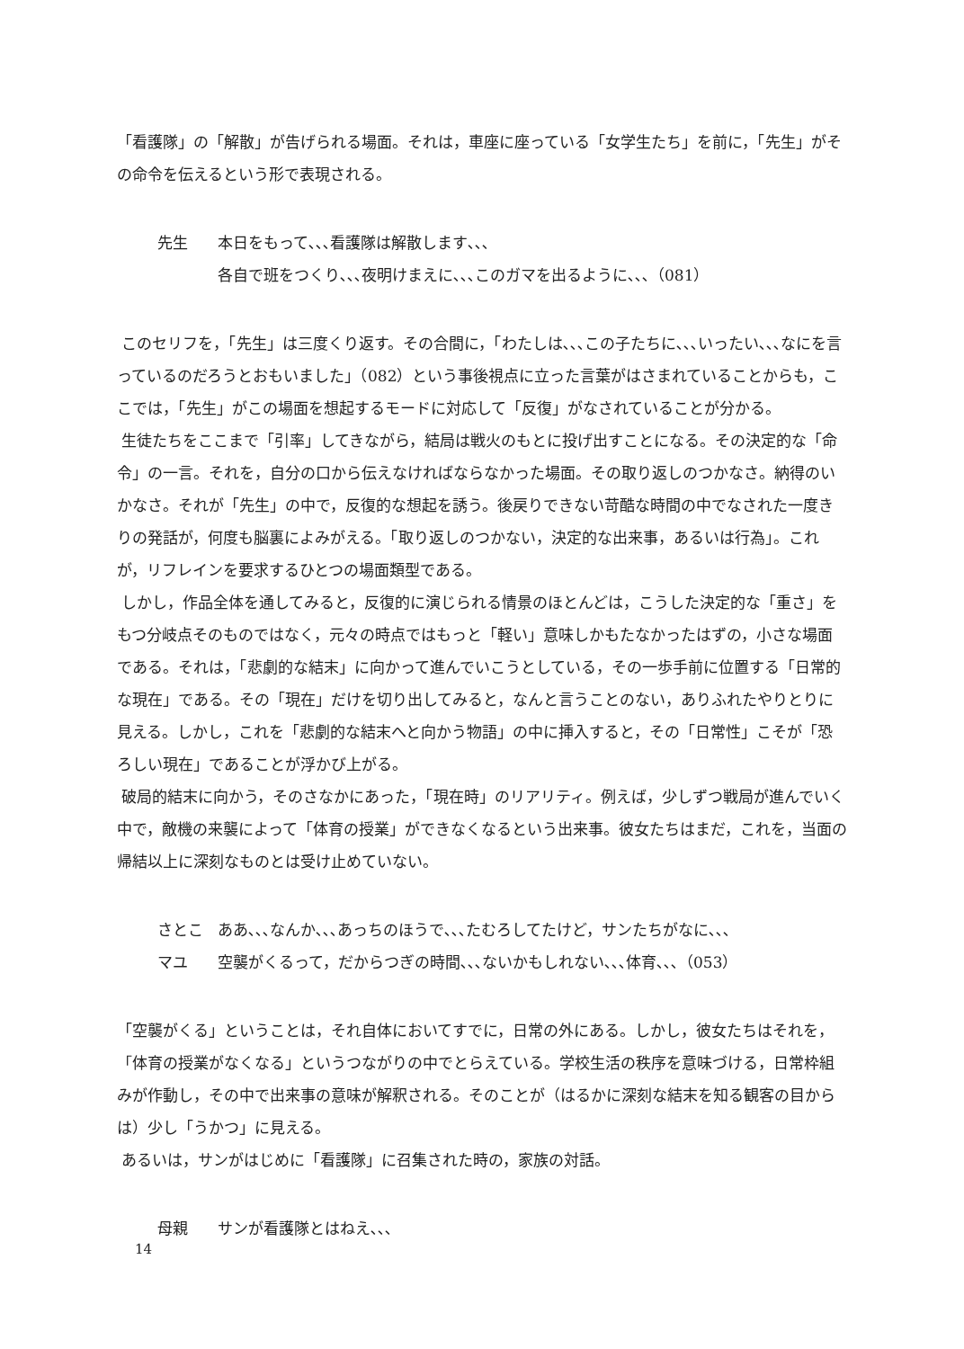「看護隊」の「解散」が告げられる場面。それは，車座に座っている「女学生たち」を前に，「先生」がその命令を伝えるという形で表現される。
先生 本日をもって､､､看護隊は解散します､､､
各自で班をつくり､､､夜明けまえに､､､このガマを出るように､､､（081）
このセリフを，「先生」は三度くり返す。その合間に，「わたしは､､､この子たちに､､､いったい､､､なにを言っているのだろうとおもいました」（082）という事後視点に立った言葉がはさまれていることからも，ここでは，「先生」がこの場面を想起するモードに対応して「反復」がなされていることが分かる。
生徒たちをここまで「引率」してきながら，結局は戦火のもとに投げ出すことになる。その決定的な「命令」の一言。それを，自分の口から伝えなければならなかった場面。その取り返しのつかなさ。納得のいかなさ。それが「先生」の中で，反復的な想起を誘う。後戻りできない苛酷な時間の中でなされた一度きりの発話が，何度も脳裏によみがえる。「取り返しのつかない，決定的な出来事，あるいは行為」。これが，リフレインを要求するひとつの場面類型である。
しかし，作品全体を通してみると，反復的に演じられる情景のほとんどは，こうした決定的な「重さ」をもつ分岐点そのものではなく，元々の時点ではもっと「軽い」意味しかもたなかったはずの，小さな場面である。それは，「悲劇的な結末」に向かって進んでいこうとしている，その一歩手前に位置する「日常的な現在」である。その「現在」だけを切り出してみると，なんと言うことのない，ありふれたやりとりに見える。しかし，これを「悲劇的な結末へと向かう物語」の中に挿入すると，その「日常性」こそが「恐ろしい現在」であることが浮かび上がる。
破局的結末に向かう，そのさなかにあった，「現在時」のリアリティ。例えば，少しずつ戦局が進んでいく中で，敵機の来襲によって「体育の授業」ができなくなるという出来事。彼女たちはまだ，これを，当面の帰結以上に深刻なものとは受け止めていない。
さとこ ああ､､､なんか､､､あっちのほうで､､､たむろしてたけど，サンたちがなに､､､
マユ 空襲がくるって，だからつぎの時間､､､ないかもしれない､､､体育､､､（053）
「空襲がくる」ということは，それ自体においてすでに，日常の外にある。しかし，彼女たちはそれを，「体育の授業がなくなる」というつながりの中でとらえている。学校生活の秩序を意味づける，日常枠組みが作動し，その中で出来事の意味が解釈される。そのことが（はるかに深刻な結末を知る観客の目からは）少し「うかつ」に見える。
あるいは，サンがはじめに「看護隊」に召集された時の，家族の対話。
母親 サンが看護隊とはねえ､､､
14